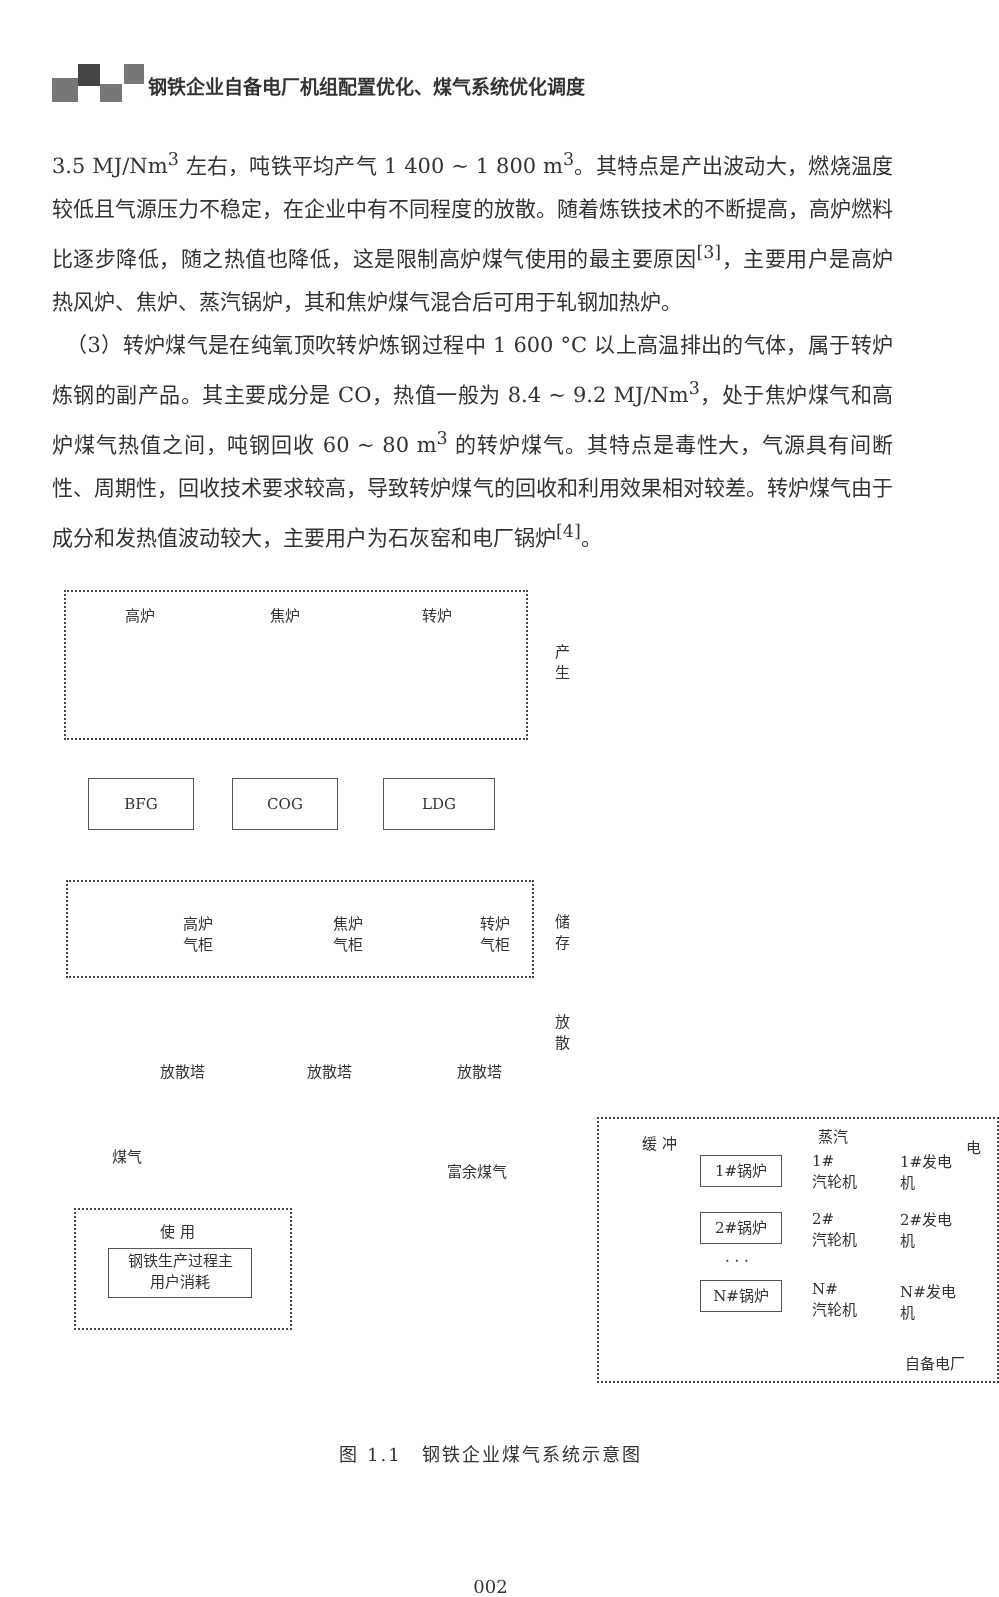钢铁企业自备电厂机组配置优化、煤气系统优化调度
3.5 MJ/Nm<sup>3</sup> 左右，吨铁平均产气 1 400 ~ 1 800 m<sup>3</sup>。其特点是产出波动大，燃烧温度较低且气源压力不稳定，在企业中有不同程度的放散。随着炼铁技术的不断提高，高炉燃料比逐步降低，随之热值也降低，这是限制高炉煤气使用的最主要原因<sup>[3]</sup>，主要用户是高炉热风炉、焦炉、蒸汽锅炉，其和焦炉煤气混合后可用于轧钢加热炉。
（3）转炉煤气是在纯氧顶吹转炉炼钢过程中 1 600 °C 以上高温排出的气体，属于转炉炼钢的副产品。其主要成分是 CO，热值一般为 8.4 ~ 9.2 MJ/Nm<sup>3</sup>，处于焦炉煤气和高炉煤气热值之间，吨钢回收 60 ~ 80 m<sup>3</sup> 的转炉煤气。其特点是毒性大，气源具有间断性、周期性，回收技术要求较高，导致转炉煤气的回收和利用效果相对较差。转炉煤气由于成分和发热值波动较大，主要用户为石灰窑和电厂锅炉<sup>[4]</sup>。
高炉 焦炉 转炉
产 生
BFG COG LDG
高炉
气柜
焦炉
气柜
转炉
气柜
储 存
放 散
放散塔 放散塔 放散塔
煤气
富余煤气
使 用
钢铁生产过程主
用户消耗
缓 冲 蒸汽
电
1#锅炉
1#
汽轮机
1#发电
机
2#锅炉
2#
汽轮机
2#发电
机
· · ·
N#锅炉
N#
汽轮机
N#发电
机
自备电厂
图 1.1　钢铁企业煤气系统示意图
002